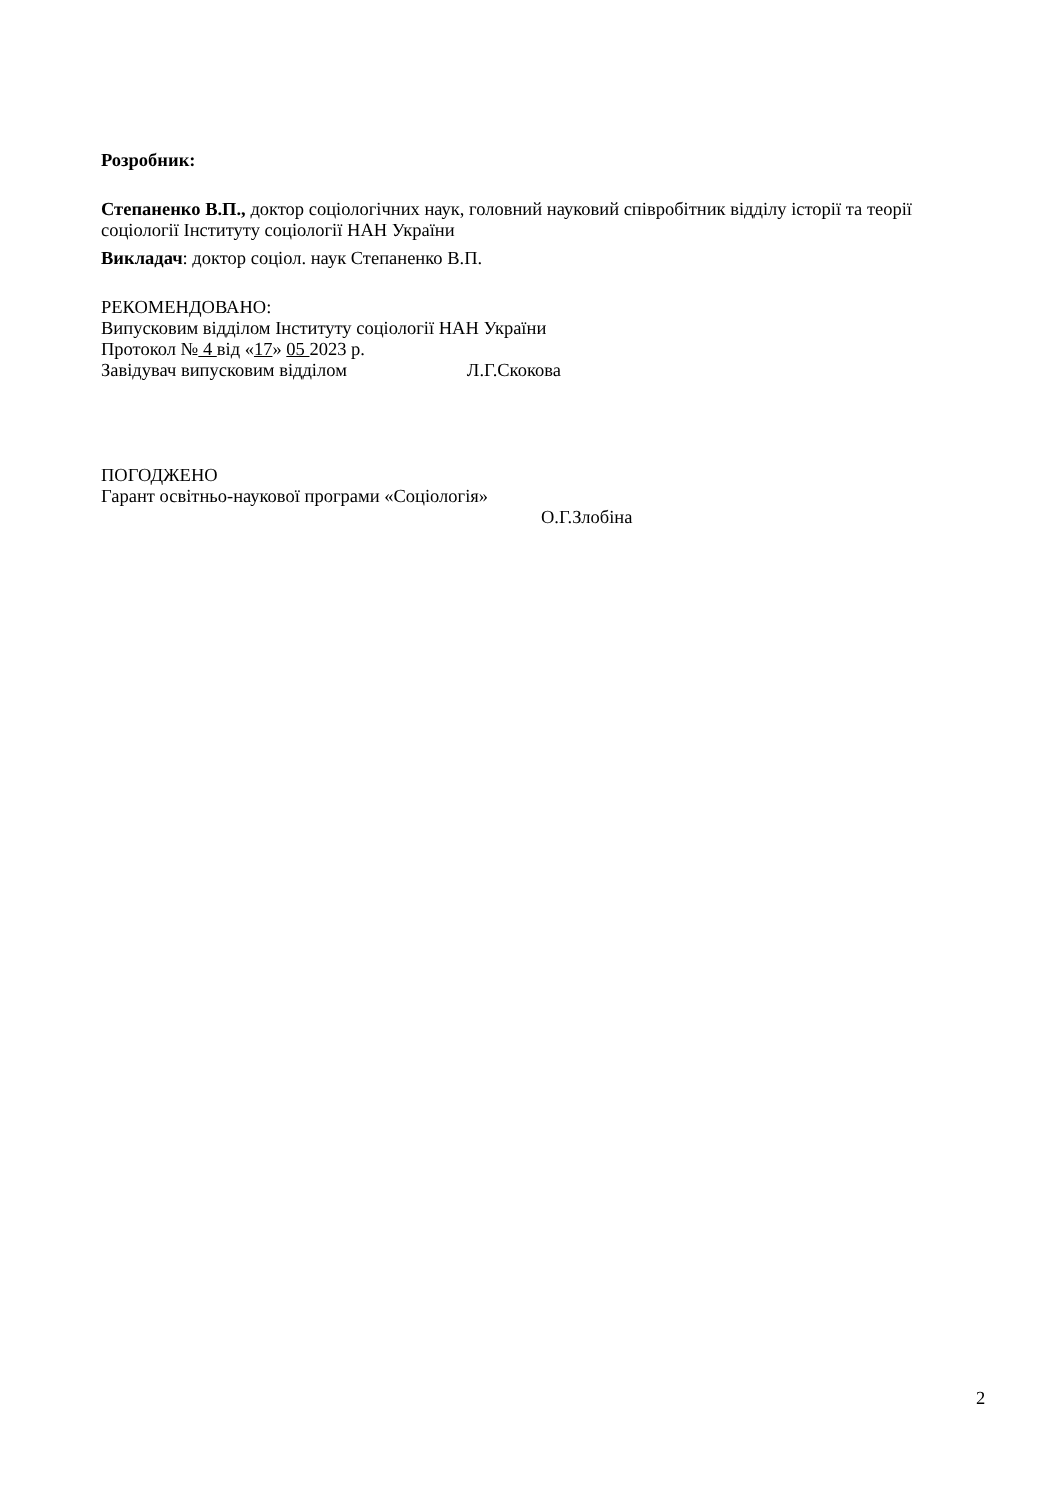Розробник:
Степаненко В.П., доктор соціологічних наук, головний науковий співробітник відділу історії та теорії соціології Інституту соціології НАН України
Викладач: доктор соціол. наук Степаненко В.П.
РЕКОМЕНДОВАНО:
Випусковим відділом Інституту соціології НАН України
Протокол № 4 від «17» 05 2023 р.
Завідувач випусковим відділом Л.Г.Скокова
ПОГОДЖЕНО
Гарант освітньо-наукової програми «Соціологія»
О.Г.Злобіна
2